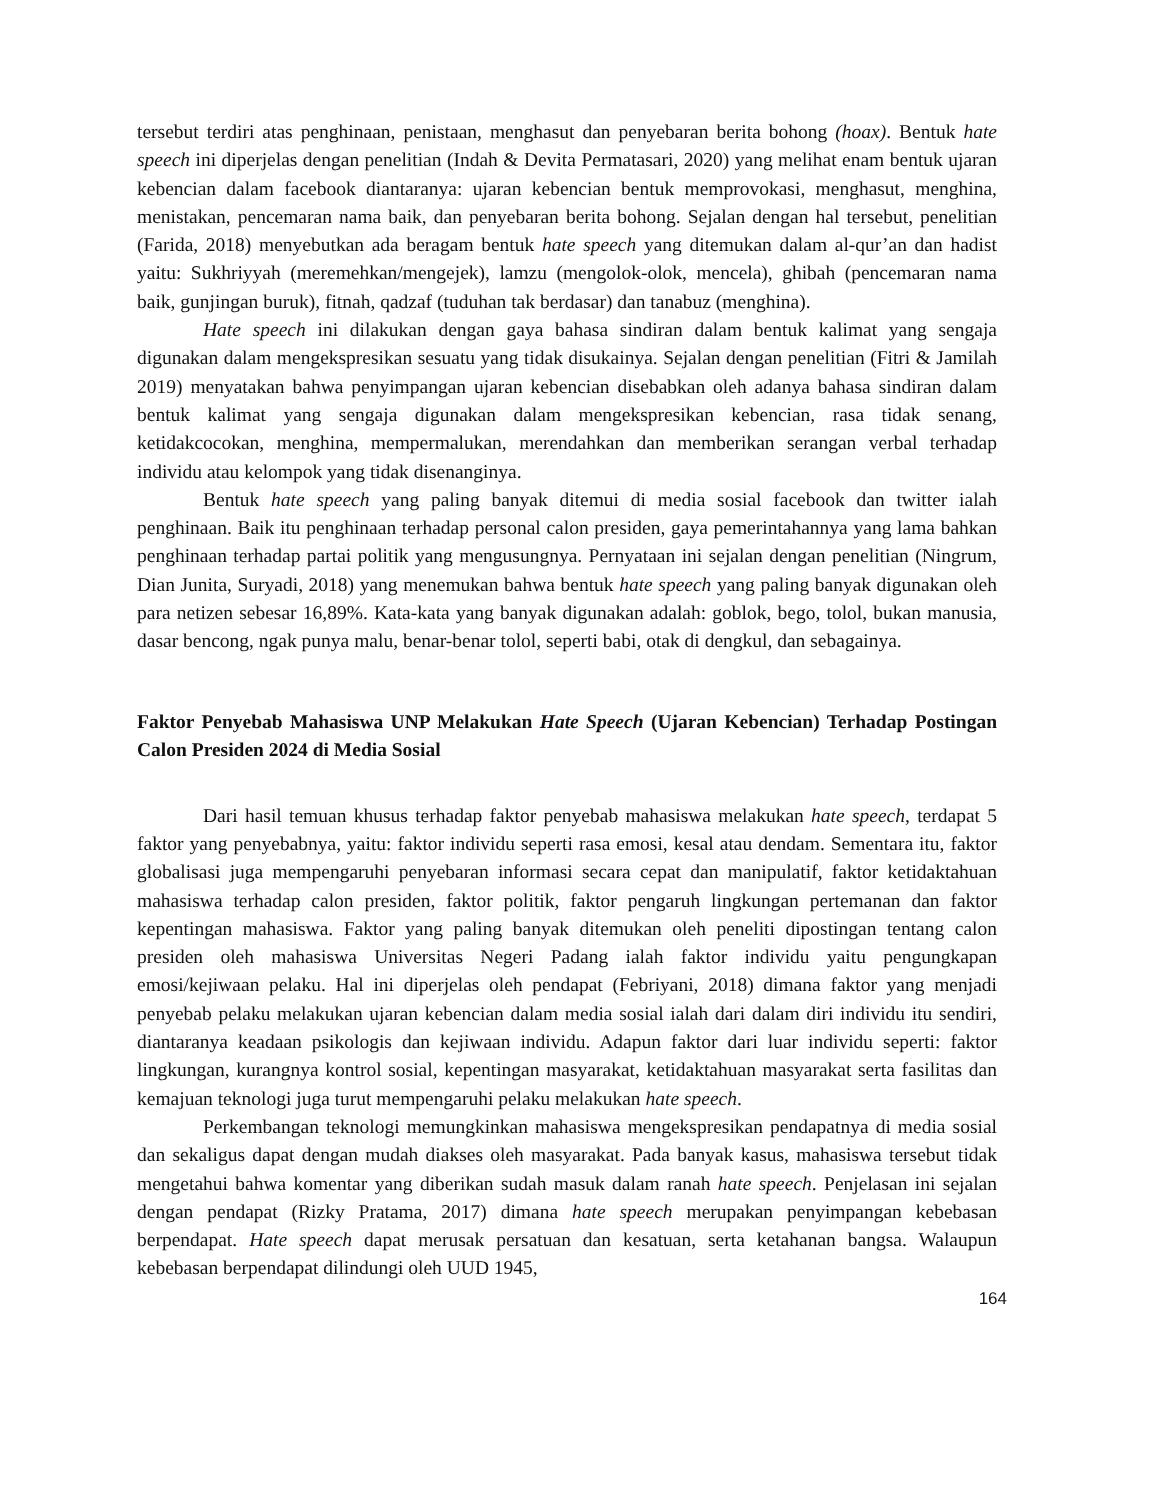tersebut terdiri atas penghinaan, penistaan, menghasut dan penyebaran berita bohong (hoax). Bentuk hate speech ini diperjelas dengan penelitian (Indah & Devita Permatasari, 2020) yang melihat enam bentuk ujaran kebencian dalam facebook diantaranya: ujaran kebencian bentuk memprovokasi, menghasut, menghina, menistakan, pencemaran nama baik, dan penyebaran berita bohong. Sejalan dengan hal tersebut, penelitian (Farida, 2018) menyebutkan ada beragam bentuk hate speech yang ditemukan dalam al-qur’an dan hadist yaitu: Sukhriyyah (meremehkan/mengejek), lamzu (mengolok-olok, mencela), ghibah (pencemaran nama baik, gunjingan buruk), fitnah, qadzaf (tuduhan tak berdasar) dan tanabuz (menghina).
Hate speech ini dilakukan dengan gaya bahasa sindiran dalam bentuk kalimat yang sengaja digunakan dalam mengekspresikan sesuatu yang tidak disukainya. Sejalan dengan penelitian (Fitri & Jamilah 2019) menyatakan bahwa penyimpangan ujaran kebencian disebabkan oleh adanya bahasa sindiran dalam bentuk kalimat yang sengaja digunakan dalam mengekspresikan kebencian, rasa tidak senang, ketidakcocokan, menghina, mempermalukan, merendahkan dan memberikan serangan verbal terhadap individu atau kelompok yang tidak disenanginya.
Bentuk hate speech yang paling banyak ditemui di media sosial facebook dan twitter ialah penghinaan. Baik itu penghinaan terhadap personal calon presiden, gaya pemerintahannya yang lama bahkan penghinaan terhadap partai politik yang mengusungnya. Pernyataan ini sejalan dengan penelitian (Ningrum, Dian Junita, Suryadi, 2018) yang menemukan bahwa bentuk hate speech yang paling banyak digunakan oleh para netizen sebesar 16,89%. Kata-kata yang banyak digunakan adalah: goblok, bego, tolol, bukan manusia, dasar bencong, ngak punya malu, benar-benar tolol, seperti babi, otak di dengkul, dan sebagainya.
Faktor Penyebab Mahasiswa UNP Melakukan Hate Speech (Ujaran Kebencian) Terhadap Postingan Calon Presiden 2024 di Media Sosial
Dari hasil temuan khusus terhadap faktor penyebab mahasiswa melakukan hate speech, terdapat 5 faktor yang penyebabnya, yaitu: faktor individu seperti rasa emosi, kesal atau dendam. Sementara itu, faktor globalisasi juga mempengaruhi penyebaran informasi secara cepat dan manipulatif, faktor ketidaktahuan mahasiswa terhadap calon presiden, faktor politik, faktor pengaruh lingkungan pertemanan dan faktor kepentingan mahasiswa. Faktor yang paling banyak ditemukan oleh peneliti dipostingan tentang calon presiden oleh mahasiswa Universitas Negeri Padang ialah faktor individu yaitu pengungkapan emosi/kejiwaan pelaku. Hal ini diperjelas oleh pendapat (Febriyani, 2018) dimana faktor yang menjadi penyebab pelaku melakukan ujaran kebencian dalam media sosial ialah dari dalam diri individu itu sendiri, diantaranya keadaan psikologis dan kejiwaan individu. Adapun faktor dari luar individu seperti: faktor lingkungan, kurangnya kontrol sosial, kepentingan masyarakat, ketidaktahuan masyarakat serta fasilitas dan kemajuan teknologi juga turut mempengaruhi pelaku melakukan hate speech.
Perkembangan teknologi memungkinkan mahasiswa mengekspresikan pendapatnya di media sosial dan sekaligus dapat dengan mudah diakses oleh masyarakat. Pada banyak kasus, mahasiswa tersebut tidak mengetahui bahwa komentar yang diberikan sudah masuk dalam ranah hate speech. Penjelasan ini sejalan dengan pendapat (Rizky Pratama, 2017) dimana hate speech merupakan penyimpangan kebebasan berpendapat. Hate speech dapat merusak persatuan dan kesatuan, serta ketahanan bangsa. Walaupun kebebasan berpendapat dilindungi oleh UUD 1945,
164